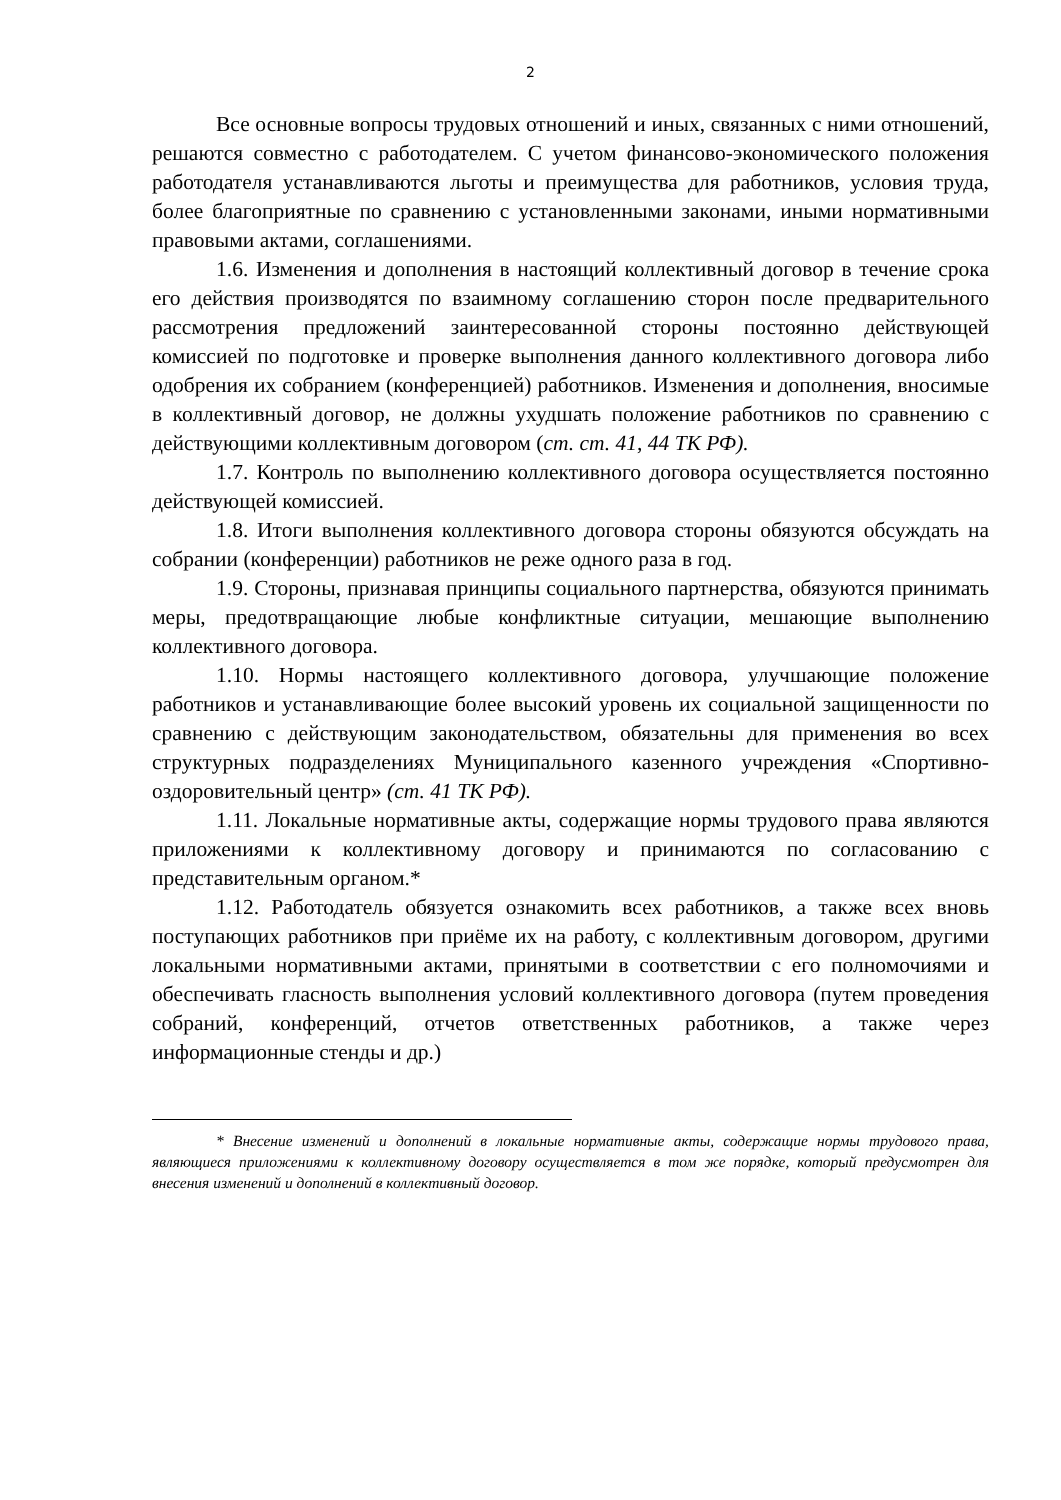2
Все основные вопросы трудовых отношений и иных, связанных с ними отношений, решаются совместно с работодателем. С учетом финансово-экономического положения работодателя устанавливаются льготы и преимущества для работников, условия труда, более благоприятные по сравнению с установленными законами, иными нормативными правовыми актами, соглашениями.
1.6. Изменения и дополнения в настоящий коллективный договор в течение срока его действия производятся по взаимному соглашению сторон после предварительного рассмотрения предложений заинтересованной стороны постоянно действующей комиссией по подготовке и проверке выполнения данного коллективного договора либо одобрения их собранием (конференцией) работников. Изменения и дополнения, вносимые в коллективный договор, не должны ухудшать положение работников по сравнению с действующими коллективным договором (ст. ст. 41, 44 ТК РФ).
1.7. Контроль по выполнению коллективного договора осуществляется постоянно действующей комиссией.
1.8. Итоги выполнения коллективного договора стороны обязуются обсуждать на собрании (конференции) работников не реже одного раза в год.
1.9. Стороны, признавая принципы социального партнерства, обязуются принимать меры, предотвращающие любые конфликтные ситуации, мешающие выполнению коллективного договора.
1.10. Нормы настоящего коллективного договора, улучшающие положение работников и устанавливающие более высокий уровень их социальной защищенности по сравнению с действующим законодательством, обязательны для применения во всех структурных подразделениях Муниципального казенного учреждения «Спортивно-оздоровительный центр» (ст. 41 ТК РФ).
1.11. Локальные нормативные акты, содержащие нормы трудового права являются приложениями к коллективному договору и принимаются по согласованию с представительным органом.*
1.12. Работодатель обязуется ознакомить всех работников, а также всех вновь поступающих работников при приёме их на работу, с коллективным договором, другими локальными нормативными актами, принятыми в соответствии с его полномочиями и обеспечивать гласность выполнения условий коллективного договора (путем проведения собраний, конференций, отчетов ответственных работников, а также через информационные стенды и др.)
* Внесение изменений и дополнений в локальные нормативные акты, содержащие нормы трудового права, являющиеся приложениями к коллективному договору осуществляется в том же порядке, который предусмотрен для внесения изменений и дополнений в коллективный договор.